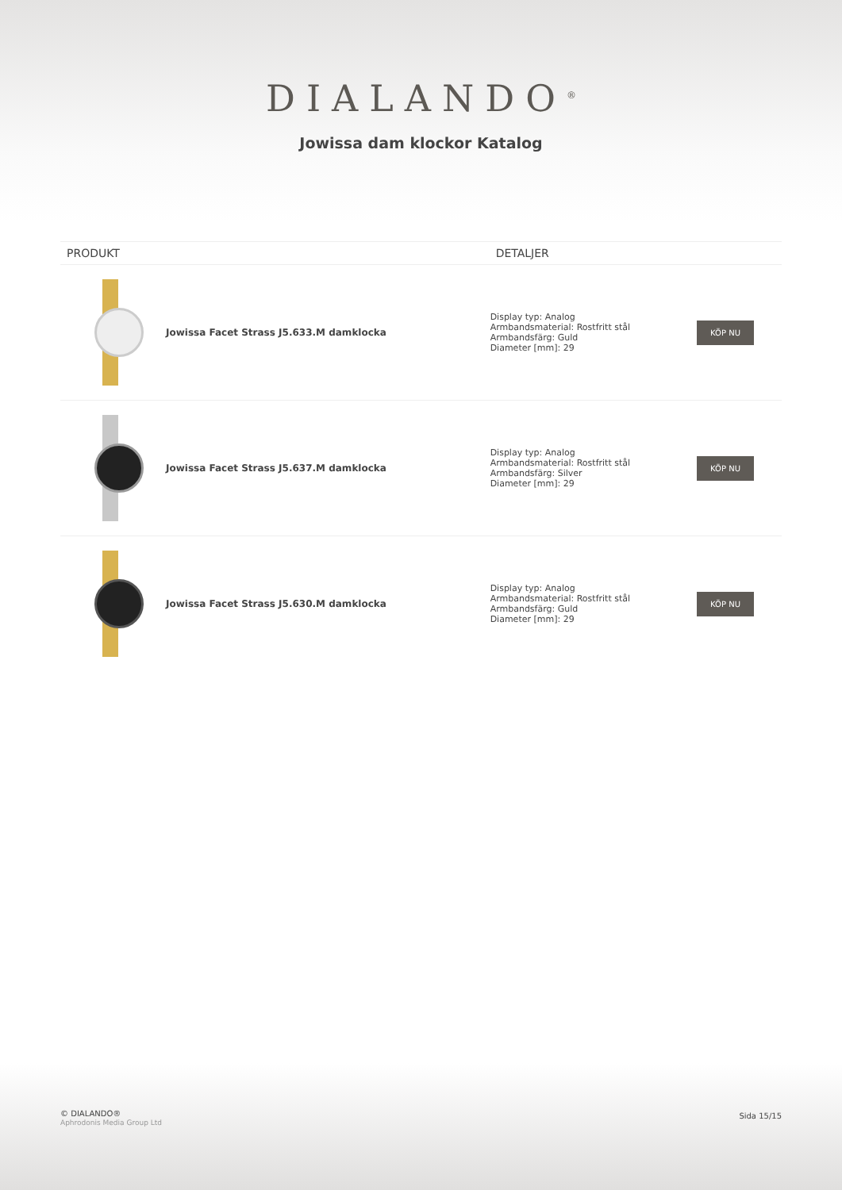DIALANDO<sup>®</sup>
Jowissa dam klockor Katalog
| PRODUKT | | DETALJER | |
| --- | --- | --- | --- |
| | Jowissa Facet Strass J5.633.M damklocka | Display typ: Analog Armbandsmaterial: Rostfritt stål Armbandsfärg: Guld Diameter [mm]: 29 | KÖP NU |
| | Jowissa Facet Strass J5.637.M damklocka | Display typ: Analog Armbandsmaterial: Rostfritt stål Armbandsfärg: Silver Diameter [mm]: 29 | KÖP NU |
| | Jowissa Facet Strass J5.630.M damklocka | Display typ: Analog Armbandsmaterial: Rostfritt stål Armbandsfärg: Guld Diameter [mm]: 29 | KÖP NU |
© DIALANDO®
Aphrodonis Media Group Ltd
Sida 15/15